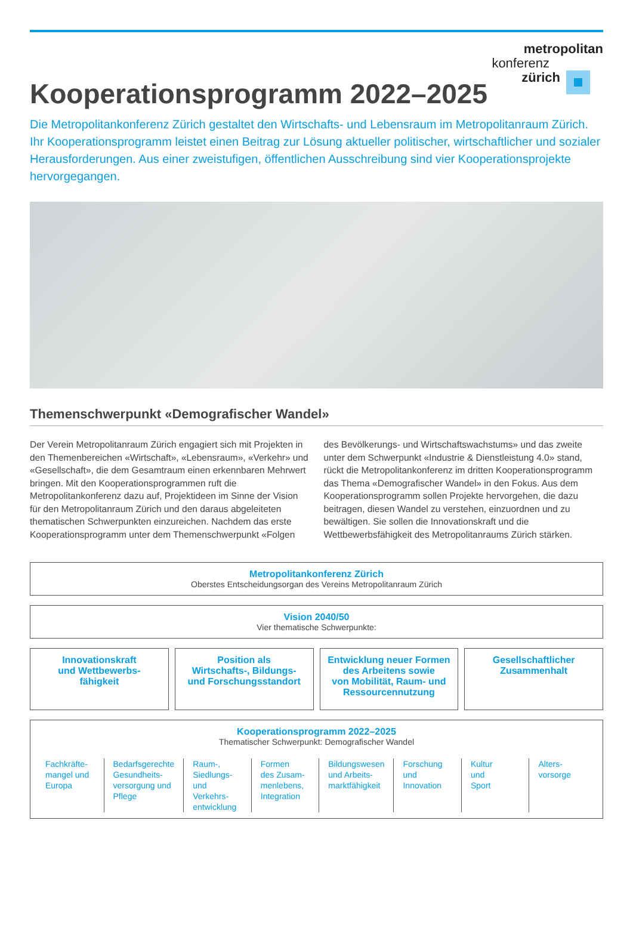metropolitan
konferenz
zürich
Kooperationsprogramm 2022–2025
Die Metropolitankonferenz Zürich gestaltet den Wirtschafts- und Lebensraum im Metropolitanraum Zürich. Ihr Kooperationsprogramm leistet einen Beitrag zur Lösung aktueller politischer, wirtschaft­licher und sozialer Herausforderungen. Aus einer zweistufigen, öffentlichen Ausschreibung sind vier Kooperationsprojekte hervorgegangen.
Themenschwerpunkt «Demografischer Wandel»
Der Verein Metropolitanraum Zürich engagiert sich mit Projekten in den Themenbereichen «Wirtschaft», «Lebensraum», «Verkehr» und «Gesellschaft», die dem Gesamtraum einen erkennbaren Mehrwert bringen. Mit den Kooperationsprogrammen ruft die Metropolitankonferenz dazu auf, Projektideen im Sinne der Vision für den Metropolitanraum Zürich und den daraus abgeleiteten thematischen Schwerpunkten einzureichen. Nachdem das erste Kooperationsprogramm unter dem Themenschwerpunkt «Folgen des Bevölkerungs- und Wirtschaftswachstums» und das zweite unter dem Schwerpunkt «Industrie & Dienstleistung 4.0» stand, rückt die Metropolitankonferenz im dritten Kooperationsprogramm das Thema «Demografischer Wandel» in den Fokus. Aus dem Kooperationsprogramm sollen Projekte hervorgehen, die dazu beitragen, diesen Wandel zu verstehen, einzuordnen und zu bewältigen. Sie sollen die Innovationskraft und die Wettbewerbsfähigkeit des Metropolitanraums Zürich stärken.
Metropolitankonferenz Zürich
Oberstes Entscheidungsorgan des Vereins Metropolitanraum Zürich
Vision 2040/50
Vier thematische Schwerpunkte:
Innovationskraft
und Wettbewerbs-
fähigkeit
Position als
Wirtschafts-, Bildungs-
und Forschungsstandort
Entwicklung neuer Formen
des Arbeitens sowie
von Mobilität, Raum- und
Ressourcennutzung
Gesellschaftlicher
Zusammenhalt
Kooperationsprogramm 2022–2025
Thematischer Schwerpunkt: Demografischer Wandel
Fachkräfte-
mangel und
Europa
Bedarfsgerechte
Gesundheits-
versorgung und
Pflege
Raum-,
Siedlungs-
und Verkehrs-
entwicklung
Formen
des Zusam-
menlebens,
Integration
Bildungswesen
und Arbeits-
marktfähigkeit
Forschung
und
Innovation
Kultur
und
Sport
Alters-
vorsorge